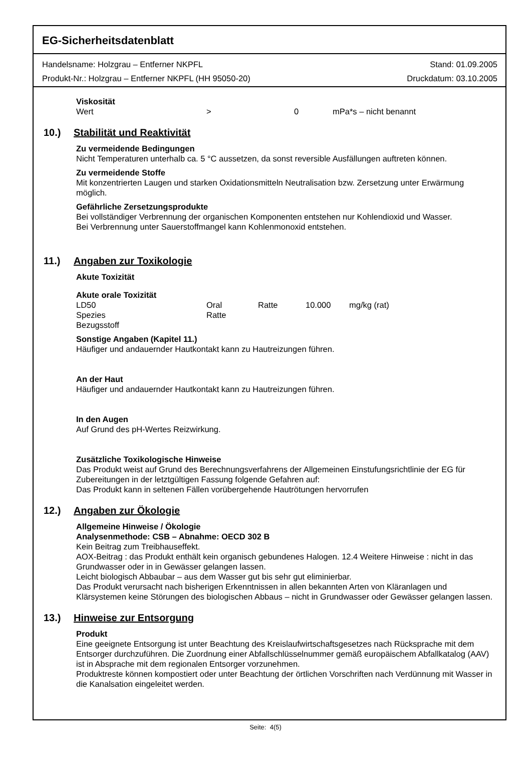EG-Sicherheitsdatenblatt
Handelsname: Holzgrau – Entferner NKPFL Stand: 01.09.2005
Produkt-Nr.: Holzgrau – Entferner NKPFL (HH 95050-20) Druckdatum: 03.10.2005
Viskosität
Wert > 0 mPa*s – nicht benannt
10.) Stabilität und Reaktivität
Zu vermeidende Bedingungen
Nicht Temperaturen unterhalb ca. 5 °C aussetzen, da sonst reversible Ausfällungen auftreten können.
Zu vermeidende Stoffe
Mit konzentrierten Laugen und starken Oxidationsmitteln Neutralisation bzw. Zersetzung unter Erwärmung möglich.
Gefährliche Zersetzungsprodukte
Bei vollständiger Verbrennung der organischen Komponenten entstehen nur Kohlendioxid und Wasser.
Bei Verbrennung unter Sauerstoffmangel kann Kohlenmonoxid entstehen.
11.) Angaben zur Toxikologie
Akute Toxizität
Akute orale Toxizität
LD50 Oral Ratte 10.000 mg/kg (rat)
Spezies Ratte
Bezugsstoff
Sonstige Angaben (Kapitel 11.)
Häufiger und andauernder Hautkontakt kann zu Hautreizungen führen.
An der Haut
Häufiger und andauernder Hautkontakt kann zu Hautreizungen führen.
In den Augen
Auf Grund des pH-Wertes Reizwirkung.
Zusätzliche Toxikologische Hinweise
Das Produkt weist auf Grund des Berechnungsverfahrens der Allgemeinen Einstufungsrichtlinie der EG für Zubereitungen in der letztgültigen Fassung folgende Gefahren auf:
Das Produkt kann in seltenen Fällen vorübergehende Hautrötungen hervorrufen
12.) Angaben zur Ökologie
Allgemeine Hinweise / Ökologie
Analysenmethode: CSB – Abnahme: OECD 302 B
Kein Beitrag zum Treibhauseffekt.
AOX-Beitrag : das Produkt enthält kein organisch gebundenes Halogen. 12.4 Weitere Hinweise : nicht in das Grundwasser oder in in Gewässer gelangen lassen.
Leicht biologisch Abbaubar – aus dem Wasser gut bis sehr gut eliminierbar.
Das Produkt verursacht nach bisherigen Erkenntnissen in allen bekannten Arten von Kläranlagen und Klärsystemen keine Störungen des biologischen Abbaus – nicht in Grundwasser oder Gewässer gelangen lassen.
13.) Hinweise zur Entsorgung
Produkt
Eine geeignete Entsorgung ist unter Beachtung des Kreislaufwirtschaftsgesetzes nach Rücksprache mit dem Entsorger durchzuführen. Die Zuordnung einer Abfallschlüsselnummer gemäß europäischem Abfallkatalog (AAV) ist in Absprache mit dem regionalen Entsorger vorzunehmen.
Produktreste können kompostiert oder unter Beachtung der örtlichen Vorschriften nach Verdünnung mit Wasser in die Kanalsation eingeleitet werden.
Seite: 4(5)